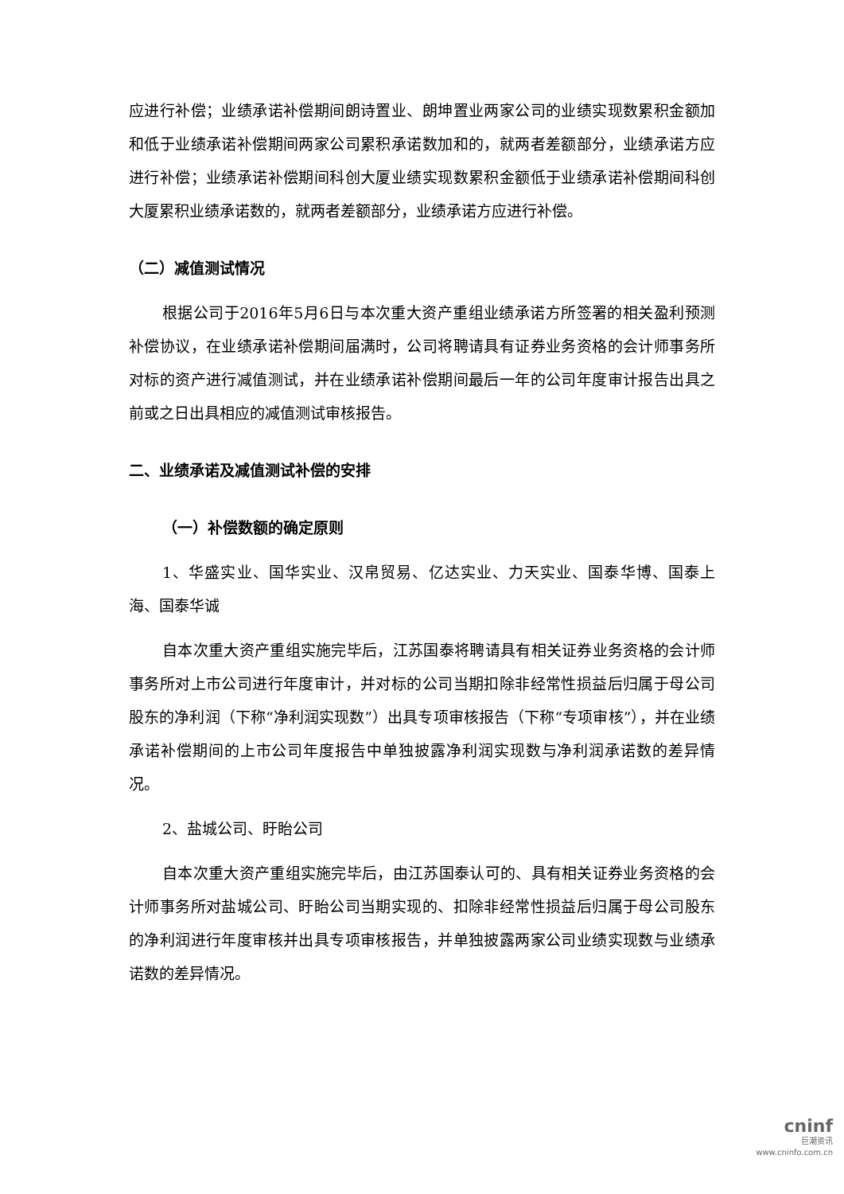应进行补偿；业绩承诺补偿期间朗诗置业、朗坤置业两家公司的业绩实现数累积金额加和低于业绩承诺补偿期间两家公司累积承诺数加和的，就两者差额部分，业绩承诺方应进行补偿；业绩承诺补偿期间科创大厦业绩实现数累积金额低于业绩承诺补偿期间科创大厦累积业绩承诺数的，就两者差额部分，业绩承诺方应进行补偿。
（二）减值测试情况
根据公司于2016年5月6日与本次重大资产重组业绩承诺方所签署的相关盈利预测补偿协议，在业绩承诺补偿期间届满时，公司将聘请具有证券业务资格的会计师事务所对标的资产进行减值测试，并在业绩承诺补偿期间最后一年的公司年度审计报告出具之前或之日出具相应的减值测试审核报告。
二、业绩承诺及减值测试补偿的安排
（一）补偿数额的确定原则
1、华盛实业、国华实业、汉帛贸易、亿达实业、力天实业、国泰华博、国泰上海、国泰华诚
自本次重大资产重组实施完毕后，江苏国泰将聘请具有相关证券业务资格的会计师事务所对上市公司进行年度审计，并对标的公司当期扣除非经常性损益后归属于母公司股东的净利润（下称“净利润实现数”）出具专项审核报告（下称“专项审核”），并在业绩承诺补偿期间的上市公司年度报告中单独披露净利润实现数与净利润承诺数的差异情况。
2、盐城公司、盱眙公司
自本次重大资产重组实施完毕后，由江苏国泰认可的、具有相关证券业务资格的会计师事务所对盐城公司、盱眙公司当期实现的、扣除非经常性损益后归属于母公司股东的净利润进行年度审核并出具专项审核报告，并单独披露两家公司业绩实现数与业绩承诺数的差异情况。
cninf
巨潮资讯
www.cninfo.com.cn